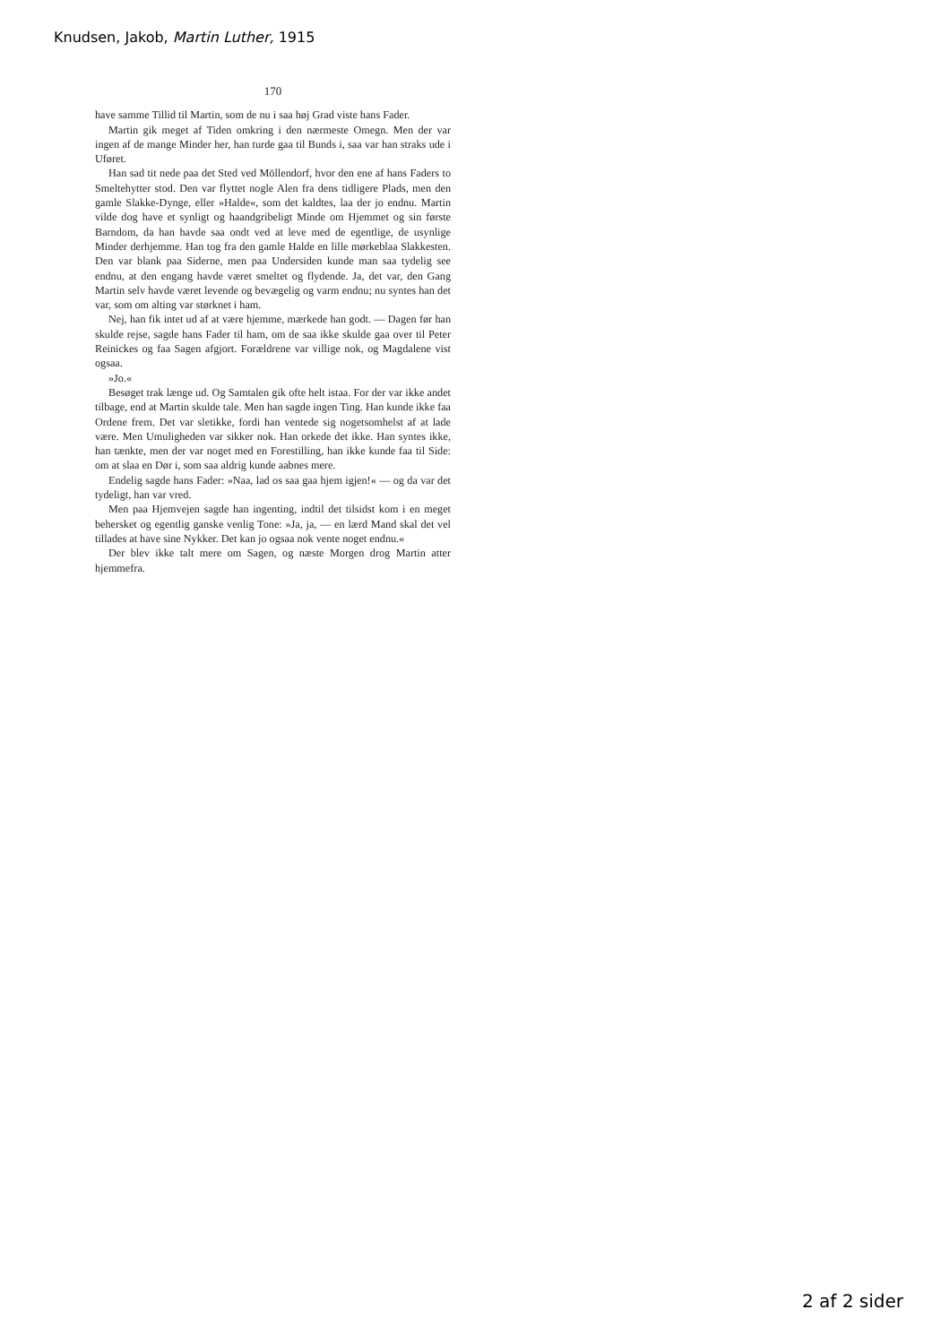Knudsen, Jakob, Martin Luther, 1915
170
have samme Tillid til Martin, som de nu i saa høj Grad viste hans Fader.
Martin gik meget af Tiden omkring i den nærmeste Omegn. Men der var ingen af de mange Minder her, han turde gaa til Bunds i, saa var han straks ude i Uføret.
Han sad tit nede paa det Sted ved Möllendorf, hvor den ene af hans Faders to Smeltehytter stod. Den var flyttet nogle Alen fra dens tidligere Plads, men den gamle Slakke-Dynge, eller »Halde«, som det kaldtes, laa der jo endnu. Martin vilde dog have et synligt og haandgribeligt Minde om Hjemmet og sin første Barndom, da han havde saa ondt ved at leve med de egentlige, de usynlige Minder derhjemme. Han tog fra den gamle Halde en lille mørkeblaa Slakkesten. Den var blank paa Siderne, men paa Undersiden kunde man saa tydelig see endnu, at den engang havde været smeltet og flydende. Ja, det var, den Gang Martin selv havde været levende og bevægelig og varm endnu; nu syntes han det var, som om alting var størknet i ham.
Nej, han fik intet ud af at være hjemme, mærkede han godt. — Dagen før han skulde rejse, sagde hans Fader til ham, om de saa ikke skulde gaa over til Peter Reinickes og faa Sagen afgjort. Forældrene var villige nok, og Magdalene vist ogsaa.
»Jo.«
Besøget trak længe ud. Og Samtalen gik ofte helt istaa. For der var ikke andet tilbage, end at Martin skulde tale. Men han sagde ingen Ting. Han kunde ikke faa Ordene frem. Det var sletikke, fordi han ventede sig nogetsomhelst af at lade være. Men Umuligheden var sikker nok. Han orkede det ikke. Han syntes ikke, han tænkte, men der var noget med en Forestilling, han ikke kunde faa til Side: om at slaa en Dør i, som saa aldrig kunde aabnes mere.
Endelig sagde hans Fader: »Naa, lad os saa gaa hjem igjen!« — og da var det tydeligt, han var vred.
Men paa Hjemvejen sagde han ingenting, indtil det tilsidst kom i en meget behersket og egentlig ganske venlig Tone: »Ja, ja, — en lærd Mand skal det vel tillades at have sine Nykker. Det kan jo ogsaa nok vente noget endnu.«
Der blev ikke talt mere om Sagen, og næste Morgen drog Martin atter hjemmefra.
2 af 2 sider